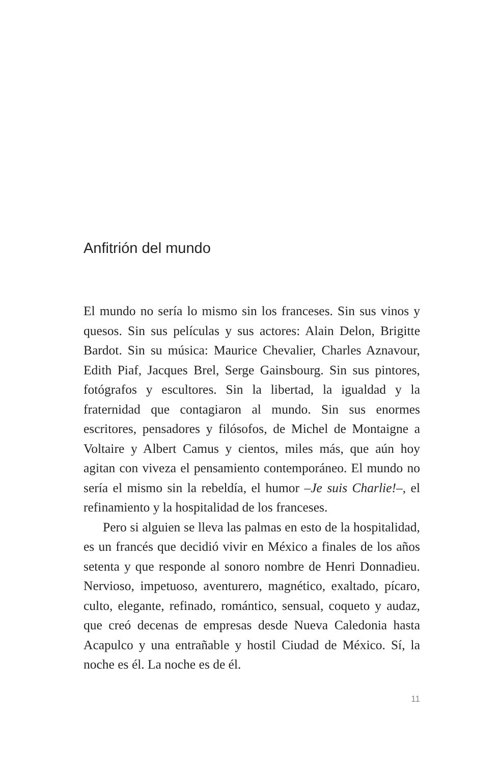Anfitrión del mundo
El mundo no sería lo mismo sin los franceses. Sin sus vinos y quesos. Sin sus películas y sus actores: Alain Delon, Brigitte Bardot. Sin su música: Maurice Chevalier, Charles Aznavour, Edith Piaf, Jacques Brel, Serge Gainsbourg. Sin sus pintores, fotógrafos y escultores. Sin la libertad, la igualdad y la fraternidad que contagiaron al mundo. Sin sus enormes escritores, pensadores y filósofos, de Michel de Montaigne a Voltaire y Albert Camus y cientos, miles más, que aún hoy agitan con viveza el pensamiento contemporáneo. El mundo no sería el mismo sin la rebeldía, el humor –Je suis Charlie!–, el refinamiento y la hospitalidad de los franceses.
Pero si alguien se lleva las palmas en esto de la hospitalidad, es un francés que decidió vivir en México a finales de los años setenta y que responde al sonoro nombre de Henri Donnadieu. Nervioso, impetuoso, aventurero, magnético, exaltado, pícaro, culto, elegante, refinado, romántico, sensual, coqueto y audaz, que creó decenas de empresas desde Nueva Caledonia hasta Acapulco y una entrañable y hostil Ciudad de México. Sí, la noche es él. La noche es de él.
11